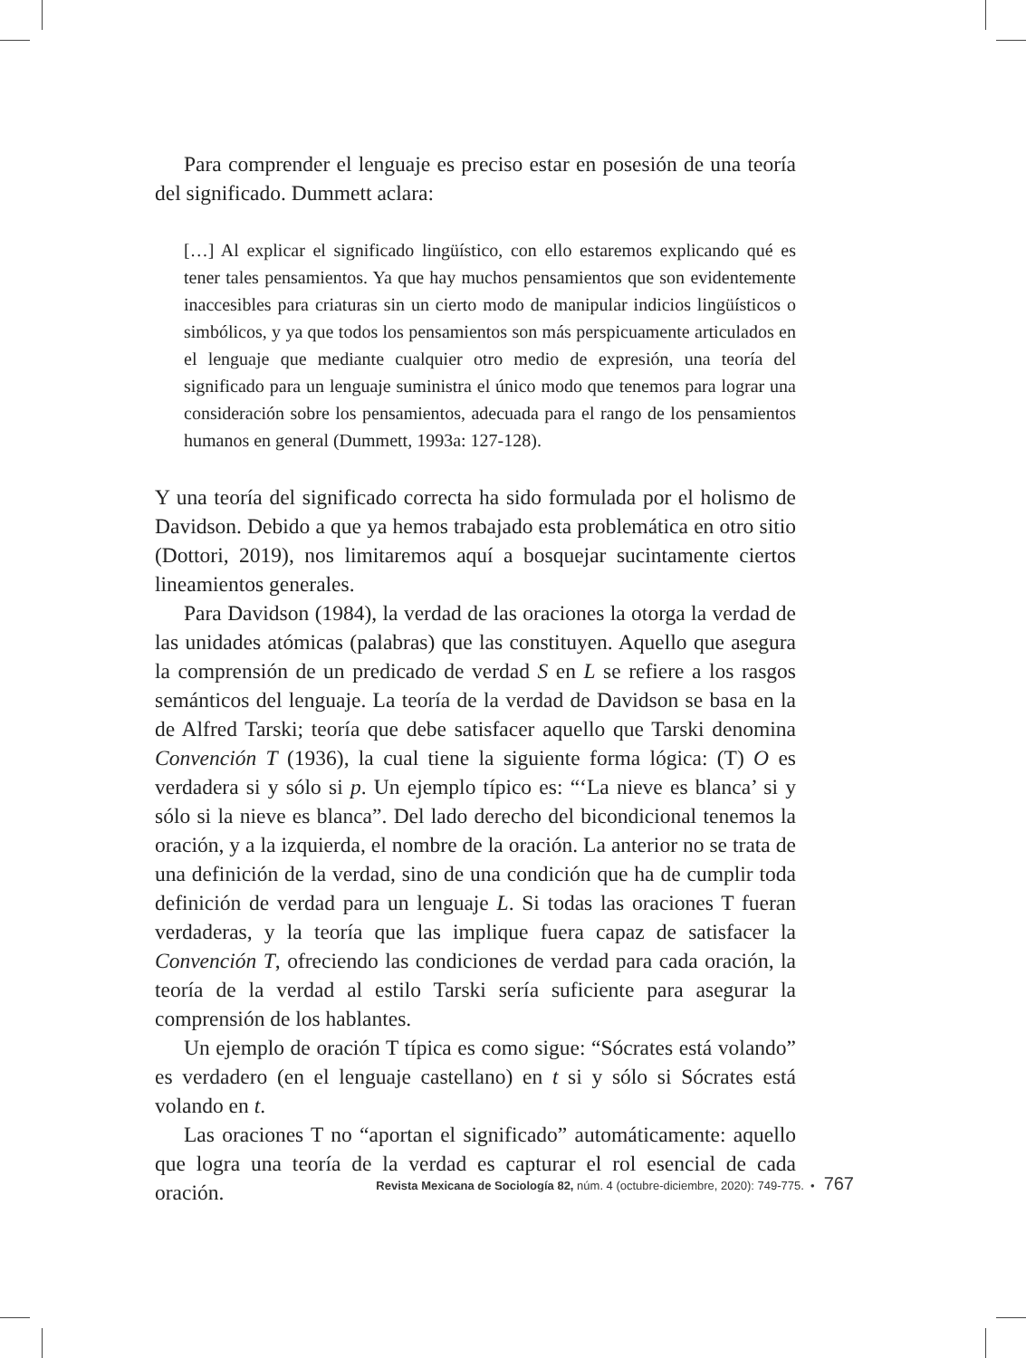Para comprender el lenguaje es preciso estar en posesión de una teoría del significado. Dummett aclara:
[…] Al explicar el significado lingüístico, con ello estaremos explicando qué es tener tales pensamientos. Ya que hay muchos pensamientos que son evidentemente inaccesibles para criaturas sin un cierto modo de manipular indicios lingüísticos o simbólicos, y ya que todos los pensamientos son más perspicuamente articulados en el lenguaje que mediante cualquier otro medio de expresión, una teoría del significado para un lenguaje suministra el único modo que tenemos para lograr una consideración sobre los pensamientos, adecuada para el rango de los pensamientos humanos en general (Dummett, 1993a: 127-128).
Y una teoría del significado correcta ha sido formulada por el holismo de Davidson. Debido a que ya hemos trabajado esta problemática en otro sitio (Dottori, 2019), nos limitaremos aquí a bosquejar sucintamente ciertos lineamientos generales.
Para Davidson (1984), la verdad de las oraciones la otorga la verdad de las unidades atómicas (palabras) que las constituyen. Aquello que asegura la comprensión de un predicado de verdad S en L se refiere a los rasgos semánticos del lenguaje. La teoría de la verdad de Davidson se basa en la de Alfred Tarski; teoría que debe satisfacer aquello que Tarski denomina Convención T (1936), la cual tiene la siguiente forma lógica: (T) O es verdadera si y sólo si p. Un ejemplo típico es: “‘La nieve es blanca’ si y sólo si la nieve es blanca”. Del lado derecho del bicondicional tenemos la oración, y a la izquierda, el nombre de la oración. La anterior no se trata de una definición de la verdad, sino de una condición que ha de cumplir toda definición de verdad para un lenguaje L. Si todas las oraciones T fueran verdaderas, y la teoría que las implique fuera capaz de satisfacer la Convención T, ofreciendo las condiciones de verdad para cada oración, la teoría de la verdad al estilo Tarski sería suficiente para asegurar la comprensión de los hablantes.
Un ejemplo de oración T típica es como sigue: “Sócrates está volando” es verdadero (en el lenguaje castellano) en t si y sólo si Sócrates está volando en t.
Las oraciones T no “aportan el significado” automáticamente: aquello que logra una teoría de la verdad es capturar el rol esencial de cada oración.
Revista Mexicana de Sociología 82, núm. 4 (octubre-diciembre, 2020): 749-775. • 767